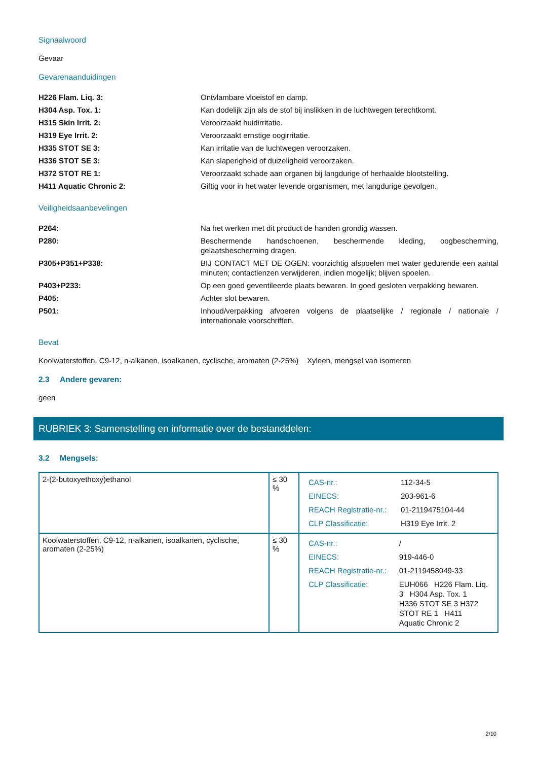Signaalwoord
Gevaar
Gevarenaanduidingen
| H226 Flam. Liq. 3: | Ontvlambare vloeistof en damp. |
| H304 Asp. Tox. 1: | Kan dodelijk zijn als de stof bij inslikken in de luchtwegen terechtkomt. |
| H315 Skin Irrit. 2: | Veroorzaakt huidirritatie. |
| H319 Eye Irrit. 2: | Veroorzaakt ernstige oogirritatie. |
| H335 STOT SE 3: | Kan irritatie van de luchtwegen veroorzaken. |
| H336 STOT SE 3: | Kan slaperigheid of duizeligheid veroorzaken. |
| H372 STOT RE 1: | Veroorzaakt schade aan organen bij langdurige of herhaalde blootstelling. |
| H411 Aquatic Chronic 2: | Giftig voor in het water levende organismen, met langdurige gevolgen. |
Veiligheidsaanbevelingen
| P264: | Na het werken met dit product de handen grondig wassen. |
| P280: | Beschermende handschoenen, beschermende kleding, oogbescherming, gelaatsbescherming dragen. |
| P305+P351+P338: | BIJ CONTACT MET DE OGEN: voorzichtig afspoelen met water gedurende een aantal minuten; contactlenzen verwijderen, indien mogelijk; blijven spoelen. |
| P403+P233: | Op een goed geventileerde plaats bewaren. In goed gesloten verpakking bewaren. |
| P405: | Achter slot bewaren. |
| P501: | Inhoud/verpakking afvoeren volgens de plaatselijke / regionale / nationale / internationale voorschriften. |
Bevat
Koolwaterstoffen, C9-12, n-alkanen, isoalkanen, cyclische, aromaten (2-25%) Xyleen, mengsel van isomeren
2.3 Andere gevaren:
geen
RUBRIEK 3: Samenstelling en informatie over de bestanddelen:
3.2 Mengsels:
| 2-(2-butoxyethoxy)ethanol | ≤ 30 % | / CAS-nr.: / 112-34-5 / / EINECS: / 203-961-6 / / REACH Registratie-nr.: / 01-2119475104-44 / / CLP Classificatie: / H319 Eye Irrit. 2 / |
| Koolwaterstoffen, C9-12, n-alkanen, isoalkanen, cyclische, aromaten (2-25%) | ≤ 30 % | / CAS-nr.: / / / / EINECS: / 919-446-0 / / REACH Registratie-nr.: / 01-2119458049-33 / / CLP Classificatie: / EUH066 H226 Flam. Liq. 3 H304 Asp. Tox. 1 H336 STOT SE 3 H372 STOT RE 1 H411 Aquatic Chronic 2 / |
2/10